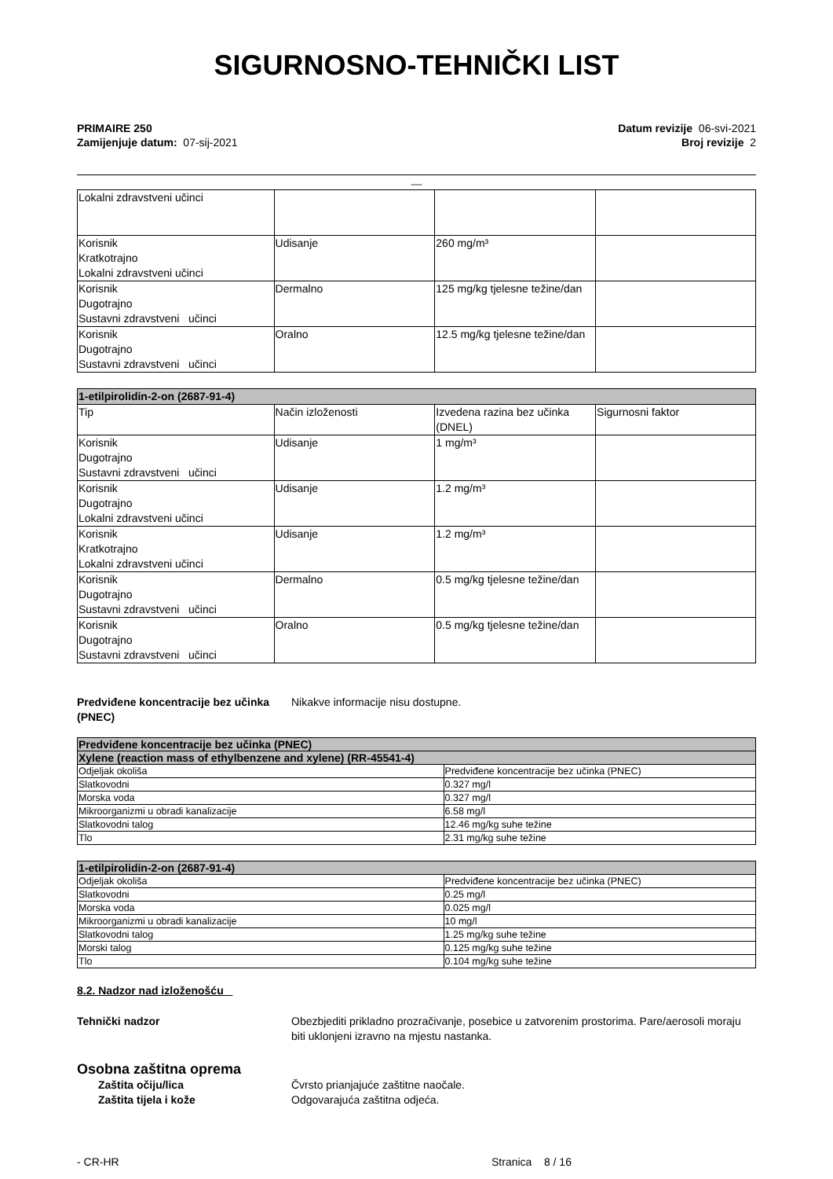SIGURNOSNO-TEHNIČKI LIST
PRIMAIRE 250
Zamijenjuje datum: 07-sij-2021
Datum revizije 06-svi-2021
Broj revizije 2
__
| Lokalni zdravstveni učinci | | | |
| Korisnik Kratkotrajno Lokalni zdravstveni učinci | Udisanje | 260 mg/m³ | |
| Korisnik Dugotrajno Sustavni zdravstveni učinci | Dermalno | 125 mg/kg tjelesne težine/dan | |
| Korisnik Dugotrajno Sustavni zdravstveni učinci | Oralno | 12.5 mg/kg tjelesne težine/dan | |
| 1-etilpirolidin-2-on (2687-91-4) | | | |
| --- | --- | --- | --- |
| Tip | Način izloženosti | Izvedena razina bez učinka (DNEL) | Sigurnosni faktor |
| Korisnik Dugotrajno Sustavni zdravstveni učinci | Udisanje | 1 mg/m³ | |
| Korisnik Dugotrajno Lokalni zdravstveni učinci | Udisanje | 1.2 mg/m³ | |
| Korisnik Kratkotrajno Lokalni zdravstveni učinci | Udisanje | 1.2 mg/m³ | |
| Korisnik Dugotrajno Sustavni zdravstveni učinci | Dermalno | 0.5 mg/kg tjelesne težine/dan | |
| Korisnik Dugotrajno Sustavni zdravstveni učinci | Oralno | 0.5 mg/kg tjelesne težine/dan | |
Predviđene koncentracije bez učinka (PNEC)
Nikakve informacije nisu dostupne.
| Predviđene koncentracije bez učinka (PNEC) | |
| --- | --- |
| Xylene (reaction mass of ethylbenzene and xylene) (RR-45541-4) | |
| Odjeljak okoliša | Predviđene koncentracije bez učinka (PNEC) |
| Slatkovodni | 0.327 mg/l |
| Morska voda | 0.327 mg/l |
| Mikroorganizmi u obradi kanalizacije | 6.58 mg/l |
| Slatkovodni talog | 12.46 mg/kg suhe težine |
| Tlo | 2.31 mg/kg suhe težine |
| 1-etilpirolidin-2-on (2687-91-4) | |
| --- | --- |
| Odjeljak okoliša | Predviđene koncentracije bez učinka (PNEC) |
| Slatkovodni | 0.25 mg/l |
| Morska voda | 0.025 mg/l |
| Mikroorganizmi u obradi kanalizacije | 10 mg/l |
| Slatkovodni talog | 1.25 mg/kg suhe težine |
| Morski talog | 0.125 mg/kg suhe težine |
| Tlo | 0.104 mg/kg suhe težine |
8.2. Nadzor nad izloženošću
Tehnički nadzor Obezbjediti prikladno prozračivanje, posebice u zatvorenim prostorima. Pare/aerosoli moraju biti uklonjeni izravno na mjestu nastanka.
Osobna zaštitna oprema
Zaštita očiju/lica Čvrsto prianjajuće zaštitne naočale.
Zaštita tijela i kože Odgovarajuća zaštitna odjeća.
- CR-HR Stranica 8 / 16